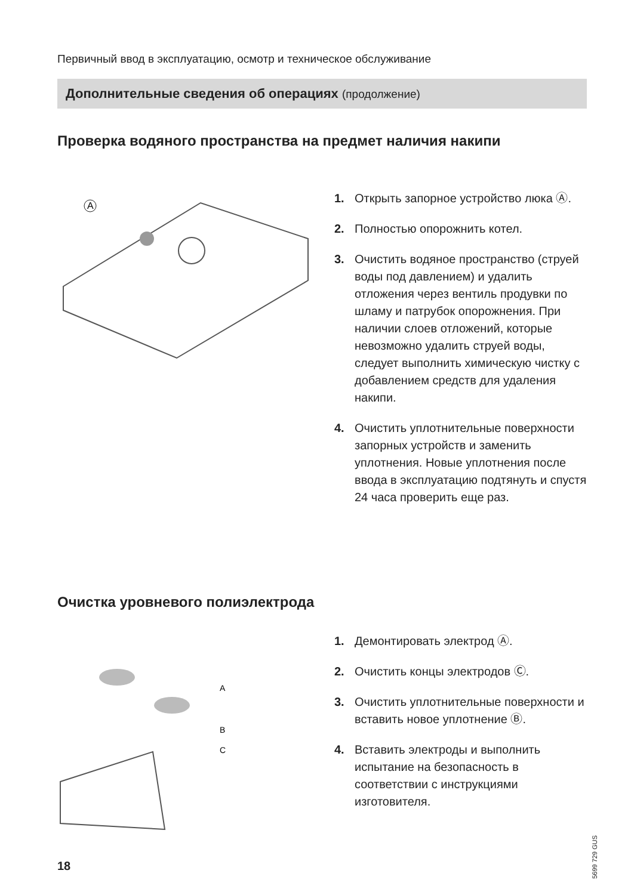Первичный ввод в эксплуатацию, осмотр и техническое обслуживание
Дополнительные сведения об операциях (продолжение)
Проверка водяного пространства на предмет наличия накипи
A
1. Открыть запорное устройство люка Ⓐ.
2. Полностью опорожнить котел.
3. Очистить водяное пространство (струей воды под давлением) и удалить отложения через вентиль продувки по шламу и патрубок опорожнения. При наличии слоев отложений, которые невозможно удалить струей воды, следует выполнить химическую чистку с добавлением средств для удаления накипи.
4. Очистить уплотнительные поверхности запорных устройств и заменить уплотнения. Новые уплотнения после ввода в эксплуатацию подтянуть и спустя 24 часа проверить еще раз.
Очистка уровневого полиэлектрода
A
B
C
1. Демонтировать электрод Ⓐ.
2. Очистить концы электродов Ⓒ.
3. Очистить уплотнительные поверхности и вставить новое уплотнение Ⓑ.
4. Вставить электроды и выполнить испытание на безопасность в соответствии с инструкциями изготовителя.
5699 729 GUS
18